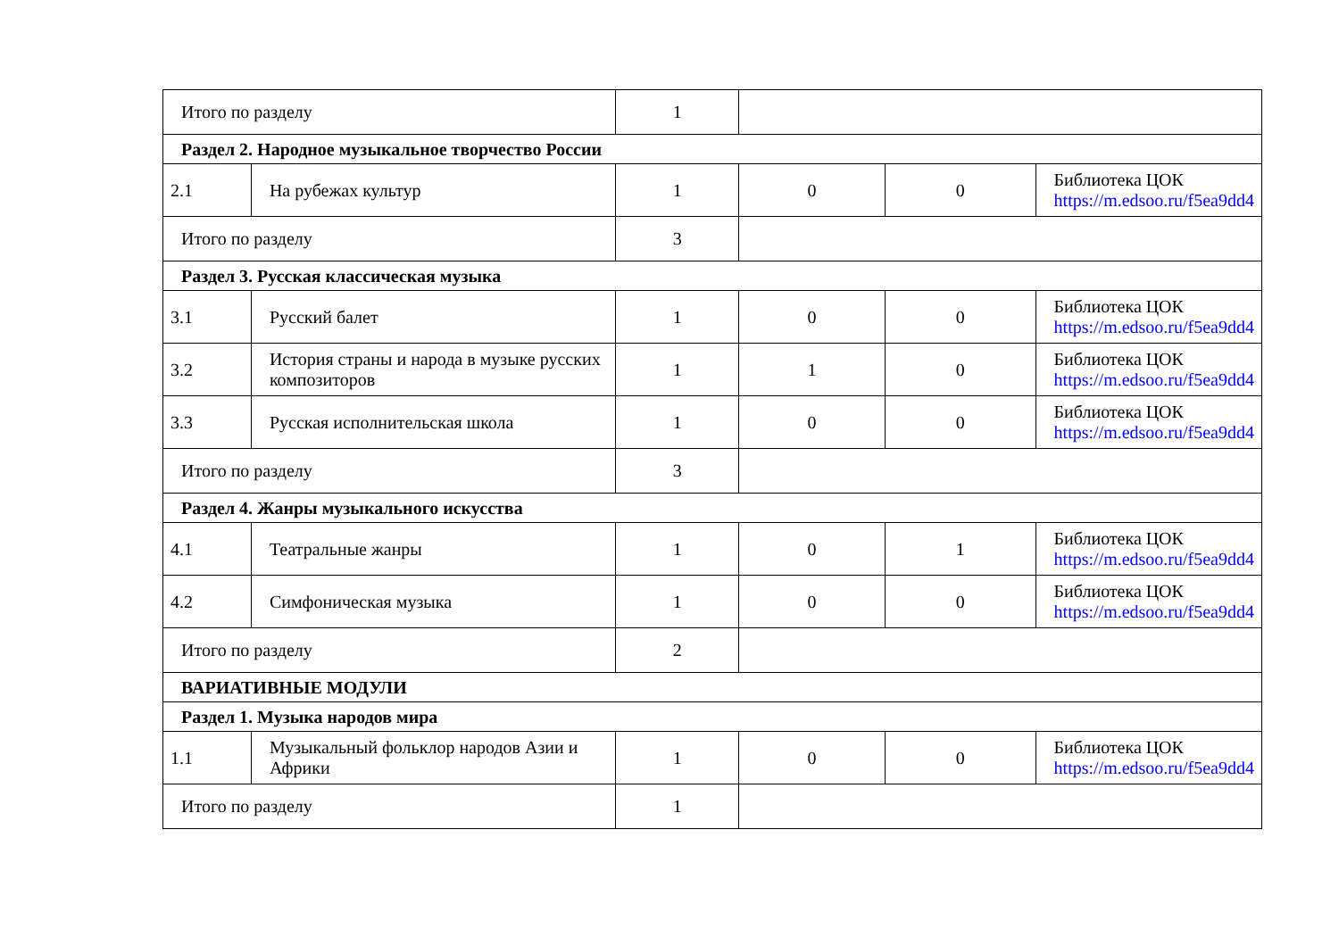| Итого по разделу | | 1 | | | |
| Раздел 2. Народное музыкальное творчество России | | | | | |
| 2.1 | На рубежах культур | 1 | 0 | 0 | Библиотека ЦОК https://m.edsoo.ru/f5ea9dd4 |
| Итого по разделу | | 3 | | | |
| Раздел 3. Русская классическая музыка | | | | | |
| 3.1 | Русский балет | 1 | 0 | 0 | Библиотека ЦОК https://m.edsoo.ru/f5ea9dd4 |
| 3.2 | История страны и народа в музыке русских композиторов | 1 | 1 | 0 | Библиотека ЦОК https://m.edsoo.ru/f5ea9dd4 |
| 3.3 | Русская исполнительская школа | 1 | 0 | 0 | Библиотека ЦОК https://m.edsoo.ru/f5ea9dd4 |
| Итого по разделу | | 3 | | | |
| Раздел 4. Жанры музыкального искусства | | | | | |
| 4.1 | Театральные жанры | 1 | 0 | 1 | Библиотека ЦОК https://m.edsoo.ru/f5ea9dd4 |
| 4.2 | Симфоническая музыка | 1 | 0 | 0 | Библиотека ЦОК https://m.edsoo.ru/f5ea9dd4 |
| Итого по разделу | | 2 | | | |
| ВАРИАТИВНЫЕ МОДУЛИ | | | | | |
| Раздел 1. Музыка народов мира | | | | | |
| 1.1 | Музыкальный фольклор народов Азии и Африки | 1 | 0 | 0 | Библиотека ЦОК https://m.edsoo.ru/f5ea9dd4 |
| Итого по разделу | | 1 | | | |